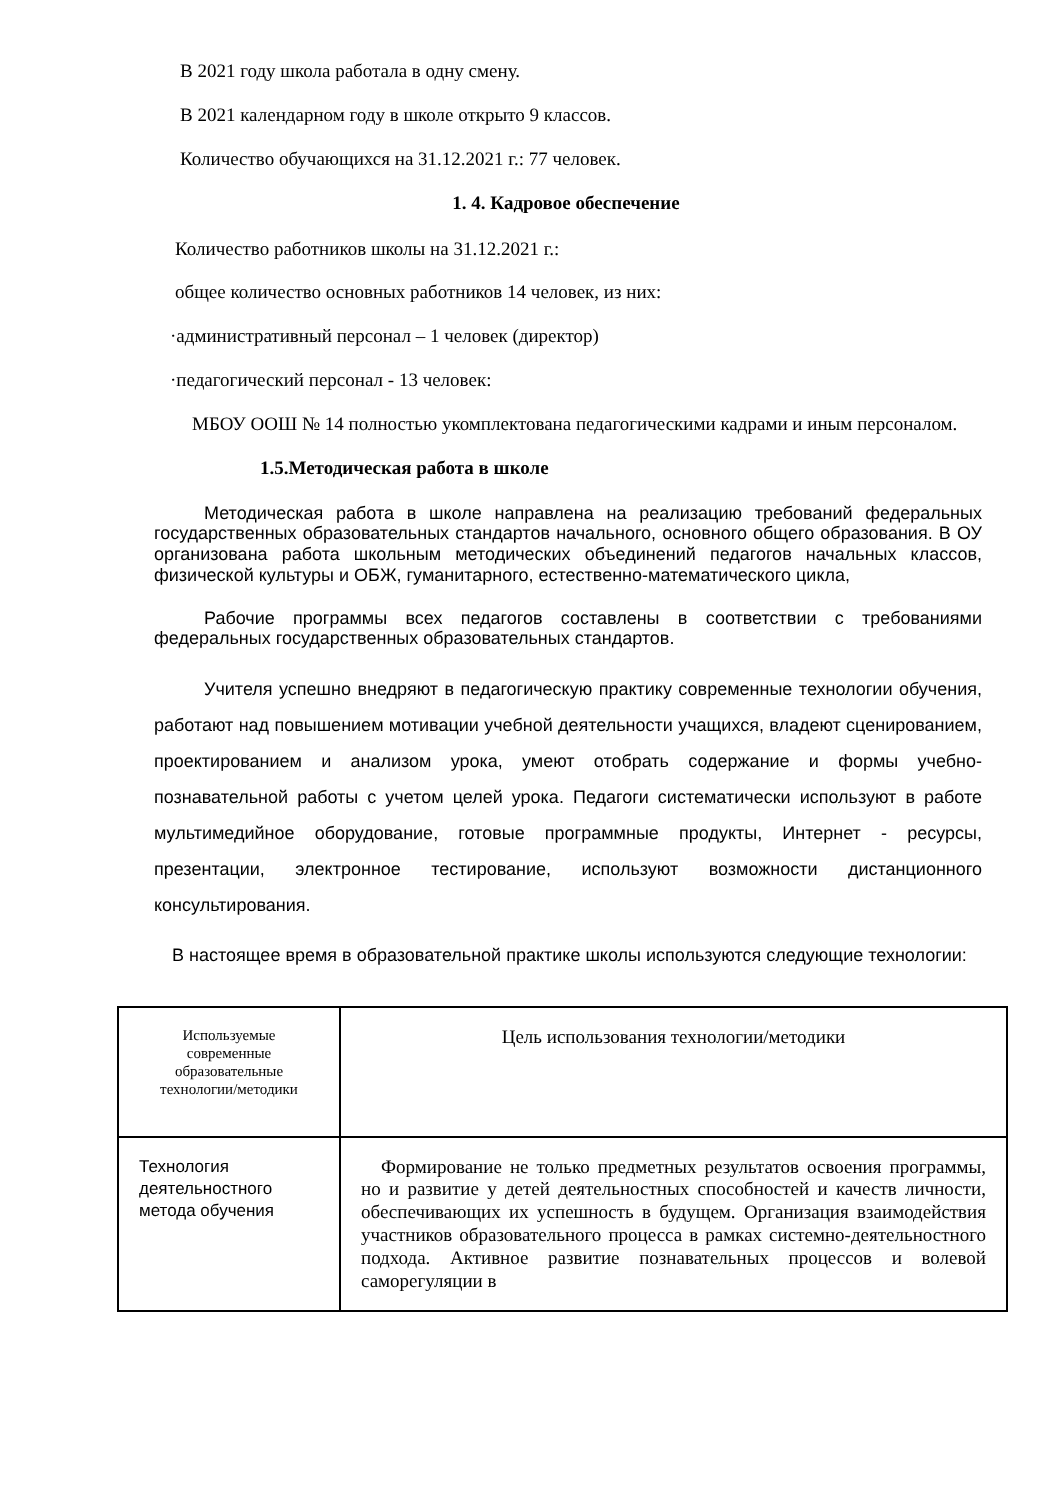В 2021 году школа работала в одну смену.
В 2021 календарном году в школе открыто 9 классов.
Количество обучающихся на 31.12.2021 г.: 77 человек.
1. 4. Кадровое обеспечение
Количество работников школы на 31.12.2021 г.:
общее количество основных работников 14 человек, из них:
·административный персонал – 1 человек (директор)
·педагогический персонал - 13 человек:
МБОУ ООШ № 14 полностью укомплектована педагогическими кадрами и иным персоналом.
1.5.Методическая работа в школе
Методическая работа в школе направлена на реализацию требований федеральных государственных образовательных стандартов начального, основного общего образования. В ОУ организована работа школьным методических объединений педагогов начальных классов, физической культуры и ОБЖ, гуманитарного, естественно-математического цикла,
Рабочие программы всех педагогов составлены в соответствии с требованиями федеральных государственных образовательных стандартов.
Учителя успешно внедряют в педагогическую практику современные технологии обучения, работают над повышением мотивации учебной деятельности учащихся, владеют сценированием, проектированием и анализом урока, умеют отобрать содержание и формы учебно-познавательной работы с учетом целей урока. Педагоги систематически используют в работе мультимедийное оборудование, готовые программные продукты, Интернет - ресурсы, презентации, электронное тестирование, используют возможности дистанционного консультирования.
В настоящее время в образовательной практике школы используются следующие технологии:
| Используемые современные образовательные технологии/методики | Цель использования технологии/методики |
| Технология деятельностного метода обучения | Формирование не только предметных результатов освоения программы, но и развитие у детей деятельностных способностей и качеств личности, обеспечивающих их успешность в будущем. Организация взаимодействия участников образовательного процесса в рамках системно-деятельностного подхода. Активное развитие познавательных процессов и волевой саморегуляции в |